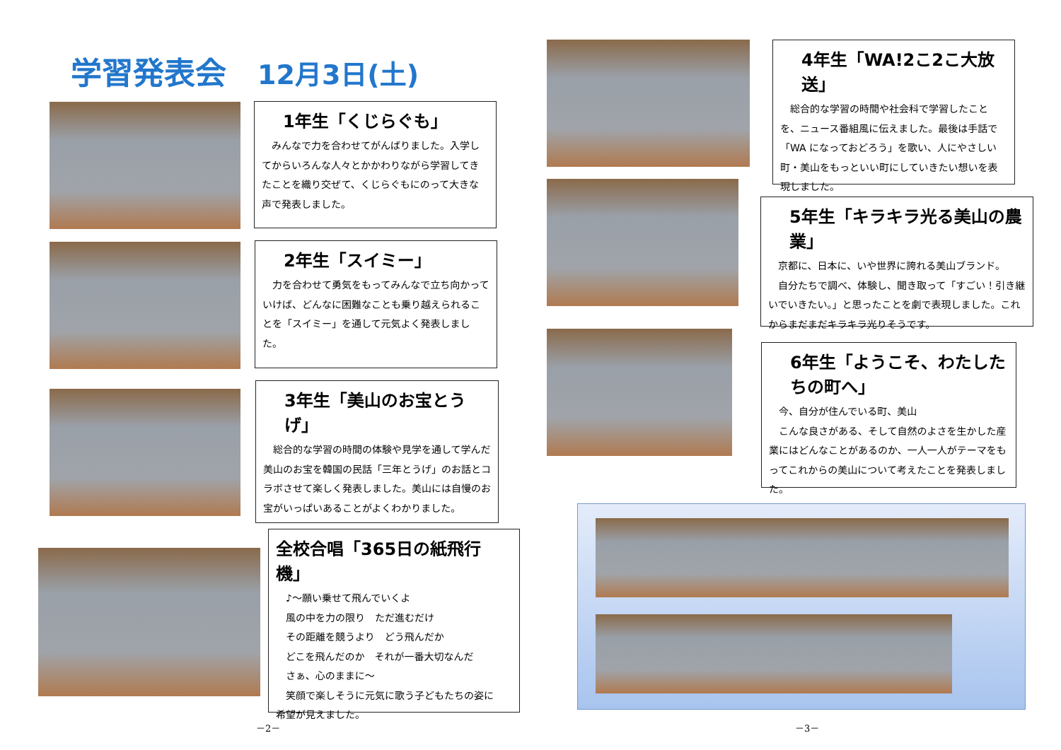学習発表会　12月3日(土)
1年生「くじらぐも」
　みんなで力を合わせてがんばりました。入学してからいろんな人々とかかわりながら学習してきたことを織り交ぜて、くじらぐもにのって大きな声で発表しました。
2年生「スイミー」
　力を合わせて勇気をもってみんなで立ち向かっていけば、どんなに困難なことも乗り越えられることを「スイミー」を通して元気よく発表しました。
3年生「美山のお宝とうげ」
　総合的な学習の時間の体験や見学を通して学んだ美山のお宝を韓国の民話「三年とうげ」のお話とコラボさせて楽しく発表しました。美山には自慢のお宝がいっぱいあることがよくわかりました。
全校合唱「365日の紙飛行機」
♪～願い乗せて飛んでいくよ
風の中を力の限り　ただ進むだけ
その距離を競うより　どう飛んだか
どこを飛んだのか　それが一番大切なんだ
さぁ、心のままに～
笑顔で楽しそうに元気に歌う子どもたちの姿に
希望が見えました。
－2－
4年生「WA!2こ2こ大放送」
　総合的な学習の時間や社会科で学習したことを、ニュース番組風に伝えました。最後は手話で「WA になっておどろう」を歌い、人にやさしい町・美山をもっといい町にしていきたい想いを表現しました。
5年生「キラキラ光る美山の農業」
　京都に、日本に、いや世界に誇れる美山ブランド。
　自分たちで調べ、体験し、聞き取って「すごい！引き継いでいきたい。」と思ったことを劇で表現しました。これからまだまだキラキラ光りそうです。
6年生「ようこそ、わたしたちの町へ」
　今、自分が住んでいる町、美山
　こんな良さがある、そして自然のよさを生かした産業にはどんなことがあるのか、一人一人がテーマをもってこれからの美山について考えたことを発表しました。
－3－